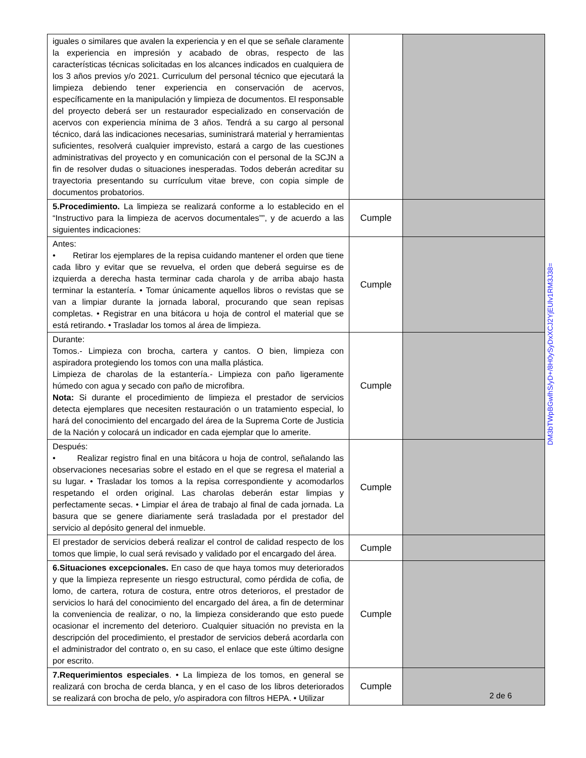| iguales o similares que avalen la experiencia y en el que se señale claramente la experiencia en impresión y acabado de obras, respecto de las características técnicas solicitadas en los alcances indicados en cualquiera de los 3 años previos y/o 2021. Curriculum del personal técnico que ejecutará la limpieza debiendo tener experiencia en conservación de acervos, específicamente en la manipulación y limpieza de documentos. El responsable del proyecto deberá ser un restaurador especializado en conservación de acervos con experiencia mínima de 3 años. Tendrá a su cargo al personal técnico, dará las indicaciones necesarias, suministrará material y herramientas suficientes, resolverá cualquier imprevisto, estará a cargo de las cuestiones administrativas del proyecto y en comunicación con el personal de la SCJN a fin de resolver dudas o situaciones inesperadas. Todos deberán acreditar su trayectoria presentando su currículum vitae breve, con copia simple de documentos probatorios. | | |
| 5.Procedimiento. La limpieza se realizará conforme a lo establecido en el “Instructivo para la limpieza de acervos documentales””, y de acuerdo a las siguientes indicaciones: | Cumple | |
| Antes: • Retirar los ejemplares de la repisa cuidando mantener el orden que tiene cada libro y evitar que se revuelva, el orden que deberá seguirse es de izquierda a derecha hasta terminar cada charola y de arriba abajo hasta terminar la estantería. • Tomar únicamente aquellos libros o revistas que se van a limpiar durante la jornada laboral, procurando que sean repisas completas. • Registrar en una bitácora u hoja de control el material que se está retirando. • Trasladar los tomos al área de limpieza. | Cumple | |
| Durante: Tomos.- Limpieza con brocha, cartera y cantos. O bien, limpieza con aspiradora protegiendo los tomos con una malla plástica. Limpieza de charolas de la estantería.- Limpieza con paño ligeramente húmedo con agua y secado con paño de microfibra. Nota: Si durante el procedimiento de limpieza el prestador de servicios detecta ejemplares que necesiten restauración o un tratamiento especial, lo hará del conocimiento del encargado del área de la Suprema Corte de Justicia de la Nación y colocará un indicador en cada ejemplar que lo amerite. | Cumple | |
| Después: • Realizar registro final en una bitácora u hoja de control, señalando las observaciones necesarias sobre el estado en el que se regresa el material a su lugar. • Trasladar los tomos a la repisa correspondiente y acomodarlos respetando el orden original. Las charolas deberán estar limpias y perfectamente secas. • Limpiar el área de trabajo al final de cada jornada. La basura que se genere diariamente será trasladada por el prestador del servicio al depósito general del inmueble. | Cumple | |
| El prestador de servicios deberá realizar el control de calidad respecto de los tomos que limpie, lo cual será revisado y validado por el encargado del área. | Cumple | |
| 6.Situaciones excepcionales. En caso de que haya tomos muy deteriorados y que la limpieza represente un riesgo estructural, como pérdida de cofia, de lomo, de cartera, rotura de costura, entre otros deterioros, el prestador de servicios lo hará del conocimiento del encargado del área, a fin de determinar la conveniencia de realizar, o no, la limpieza considerando que esto puede ocasionar el incremento del deterioro. Cualquier situación no prevista en la descripción del procedimiento, el prestador de servicios deberá acordarla con el administrador del contrato o, en su caso, el enlace que este último designe por escrito. | Cumple | |
| 7.Requerimientos especiales . • La limpieza de los tomos, en general se realizará con brocha de cerda blanca, y en el caso de los libros deteriorados se realizará con brocha de pelo, y/o aspiradora con filtros HEPA. • Utilizar | Cumple | |
DM3bTWpBGwlhS/yD+/8H0ySyDxXCJ2YjEUlv1RM3J38=
2 de 6